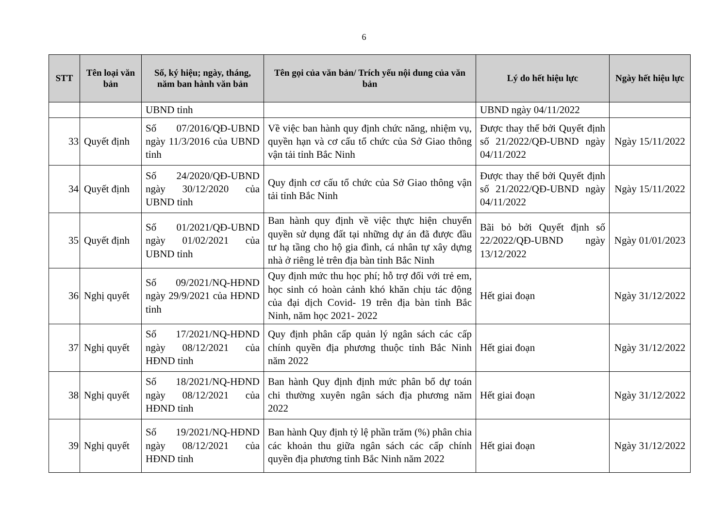6
| STT | Tên loại văn bản | Số, ký hiệu; ngày, tháng, năm ban hành văn bản | Tên gọi của văn bản/ Trích yếu nội dung của văn bản | Lý do hết hiệu lực | Ngày hết hiệu lực |
| --- | --- | --- | --- | --- | --- |
| | | UBND tỉnh | | UBND ngày 04/11/2022 | |
| 33 | Quyết định | Số 07/2016/QĐ-UBND ngày 11/3/2016 của UBND tỉnh | Về việc ban hành quy định chức năng, nhiệm vụ, quyền hạn và cơ cấu tổ chức của Sở Giao thông vận tải tỉnh Bắc Ninh | Được thay thế bởi Quyết định số 21/2022/QĐ-UBND ngày 04/11/2022 | Ngày 15/11/2022 |
| 34 | Quyết định | Số 24/2020/QĐ-UBND ngày 30/12/2020 của UBND tỉnh | Quy định cơ cấu tổ chức của Sở Giao thông vận tải tỉnh Bắc Ninh | Được thay thế bởi Quyết định số 21/2022/QĐ-UBND ngày 04/11/2022 | Ngày 15/11/2022 |
| 35 | Quyết định | Số 01/2021/QĐ-UBND ngày 01/02/2021 của UBND tỉnh | Ban hành quy định về việc thực hiện chuyển quyền sử dụng đất tại những dự án đã được đầu tư hạ tầng cho hộ gia đình, cá nhân tự xây dựng nhà ở riêng lẻ trên địa bàn tỉnh Bắc Ninh | Bãi bỏ bởi Quyết định số 22/2022/QĐ-UBND ngày 13/12/2022 | Ngày 01/01/2023 |
| 36 | Nghị quyết | Số 09/2021/NQ-HĐND ngày 29/9/2021 của HĐND tỉnh | Quy định mức thu học phí; hỗ trợ đối với trẻ em, học sinh có hoàn cảnh khó khăn chịu tác động của đại dịch Covid- 19 trên địa bàn tỉnh Bắc Ninh, năm học 2021- 2022 | Hết giai đoạn | Ngày 31/12/2022 |
| 37 | Nghị quyết | Số 17/2021/NQ-HĐND ngày 08/12/2021 của HĐND tỉnh | Quy định phân cấp quản lý ngân sách các cấp chính quyền địa phương thuộc tỉnh Bắc Ninh năm 2022 | Hết giai đoạn | Ngày 31/12/2022 |
| 38 | Nghị quyết | Số 18/2021/NQ-HĐND ngày 08/12/2021 của HĐND tỉnh | Ban hành Quy định định mức phân bổ dự toán chi thường xuyên ngân sách địa phương năm 2022 | Hết giai đoạn | Ngày 31/12/2022 |
| 39 | Nghị quyết | Số 19/2021/NQ-HĐND ngày 08/12/2021 của HĐND tỉnh | Ban hành Quy định tỷ lệ phần trăm (%) phân chia các khoản thu giữa ngân sách các cấp chính quyền địa phương tỉnh Bắc Ninh năm 2022 | Hết giai đoạn | Ngày 31/12/2022 |